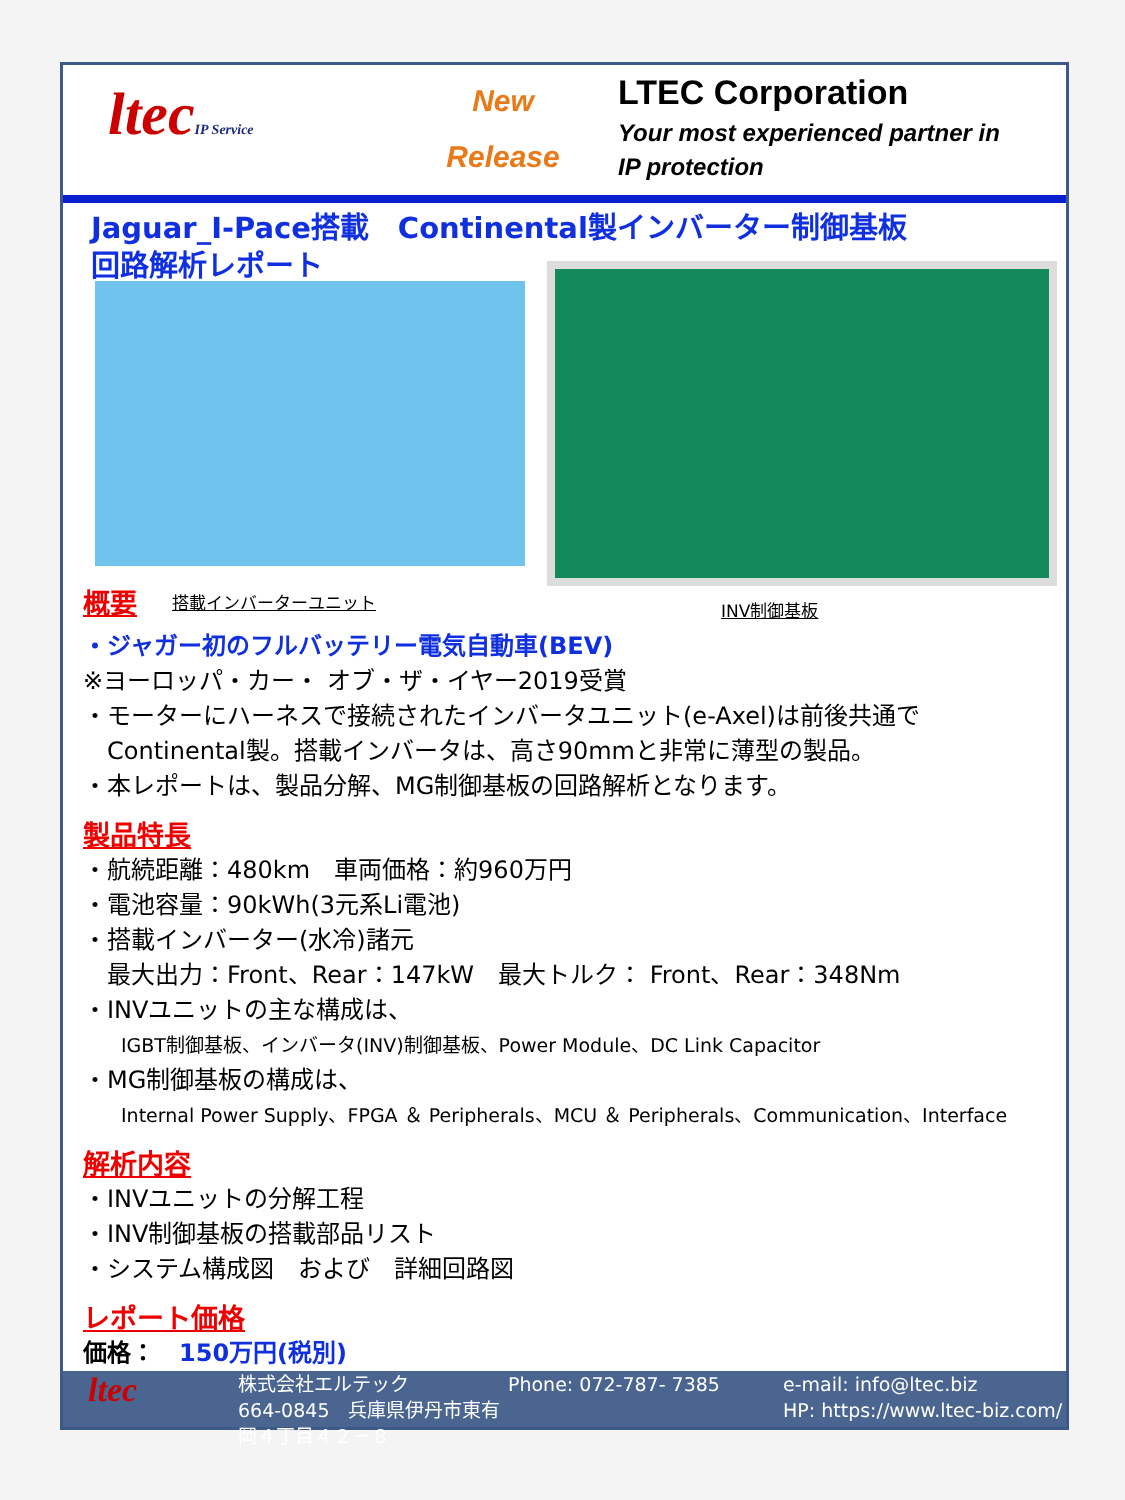ltecIP Service
New
Release
LTEC Corporation
Your most experienced partner in
IP protection
Jaguar_I-Pace搭載　Continental製インバーター制御基板
回路解析レポート
概要 搭載インバーターユニット INV制御基板
・ジャガー初のフルバッテリー電気自動車(BEV)
※ヨーロッパ・カー・ オブ・ザ・イヤー2019受賞
・モーターにハーネスで接続されたインバータユニット(e-Axel)は前後共通で
　Continental製。搭載インバータは、高さ90mmと非常に薄型の製品。
・本レポートは、製品分解、MG制御基板の回路解析となります。
製品特長
・航続距離：480km　車両価格：約960万円
・電池容量：90kWh(3元系Li電池)
・搭載インバーター(水冷)諸元
　最大出力：Front、Rear：147kW　最大トルク： Front、Rear：348Nm
・INVユニットの主な構成は、
IGBT制御基板、インバータ(INV)制御基板、Power Module、DC Link Capacitor
・MG制御基板の構成は、
Internal Power Supply、FPGA ＆ Peripherals、MCU ＆ Peripherals、Communication、Interface
解析内容
・INVユニットの分解工程
・INV制御基板の搭載部品リスト
・システム構成図　および　詳細回路図
レポート価格
価格：　150万円(税別)
ltec
株式会社エルテック
664-0845　兵庫県伊丹市東有岡４丁目４２－８
Phone: 072-787- 7385 e-mail: info@ltec.biz
HP: https://www.ltec-biz.com/